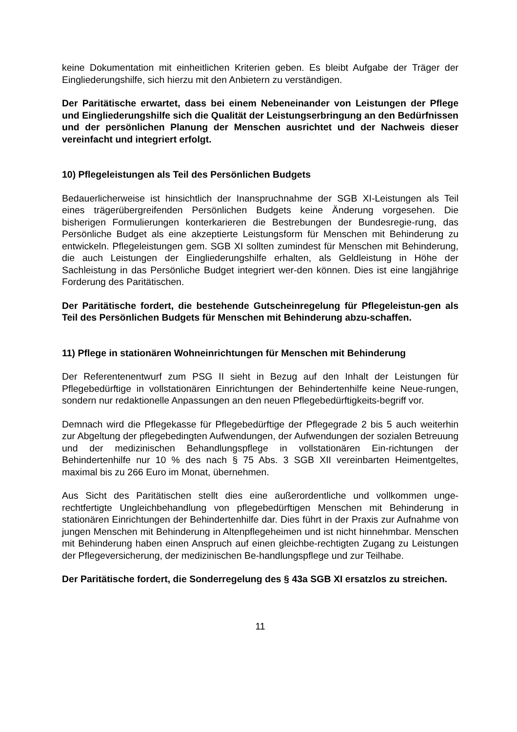keine Dokumentation mit einheitlichen Kriterien geben. Es bleibt Aufgabe der Träger der Eingliederungshilfe, sich hierzu mit den Anbietern zu verständigen.
Der Paritätische erwartet, dass bei einem Nebeneinander von Leistungen der Pflege und Eingliederungshilfe sich die Qualität der Leistungserbringung an den Bedürfnissen und der persönlichen Planung der Menschen ausrichtet und der Nachweis dieser vereinfacht und integriert erfolgt.
10) Pflegeleistungen als Teil des Persönlichen Budgets
Bedauerlicherweise ist hinsichtlich der Inanspruchnahme der SGB XI-Leistungen als Teil eines trägerübergreifenden Persönlichen Budgets keine Änderung vorgesehen. Die bisherigen Formulierungen konterkarieren die Bestrebungen der Bundesregie-rung, das Persönliche Budget als eine akzeptierte Leistungsform für Menschen mit Behinderung zu entwickeln. Pflegeleistungen gem. SGB XI sollten zumindest für Menschen mit Behinderung, die auch Leistungen der Eingliederungshilfe erhalten, als Geldleistung in Höhe der Sachleistung in das Persönliche Budget integriert wer-den können. Dies ist eine langjährige Forderung des Paritätischen.
Der Paritätische fordert, die bestehende Gutscheinregelung für Pflegeleistun-gen als Teil des Persönlichen Budgets für Menschen mit Behinderung abzu-schaffen.
11) Pflege in stationären Wohneinrichtungen für Menschen mit Behinderung
Der Referentenentwurf zum PSG II sieht in Bezug auf den Inhalt der Leistungen für Pflegebedürftige in vollstationären Einrichtungen der Behindertenhilfe keine Neue-rungen, sondern nur redaktionelle Anpassungen an den neuen Pflegebedürftigkeits-begriff vor.
Demnach wird die Pflegekasse für Pflegebedürftige der Pflegegrade 2 bis 5 auch weiterhin zur Abgeltung der pflegebedingten Aufwendungen, der Aufwendungen der sozialen Betreuung und der medizinischen Behandlungspflege in vollstationären Ein-richtungen der Behindertenhilfe nur 10 % des nach § 75 Abs. 3 SGB XII vereinbarten Heimentgeltes, maximal bis zu 266 Euro im Monat, übernehmen.
Aus Sicht des Paritätischen stellt dies eine außerordentliche und vollkommen unge-rechtfertigte Ungleichbehandlung von pflegebedürftigen Menschen mit Behinderung in stationären Einrichtungen der Behindertenhilfe dar. Dies führt in der Praxis zur Aufnahme von jungen Menschen mit Behinderung in Altenpflegeheimen und ist nicht hinnehmbar. Menschen mit Behinderung haben einen Anspruch auf einen gleichbe-rechtigten Zugang zu Leistungen der Pflegeversicherung, der medizinischen Be-handlungspflege und zur Teilhabe.
Der Paritätische fordert, die Sonderregelung des § 43a SGB XI ersatzlos zu streichen.
11